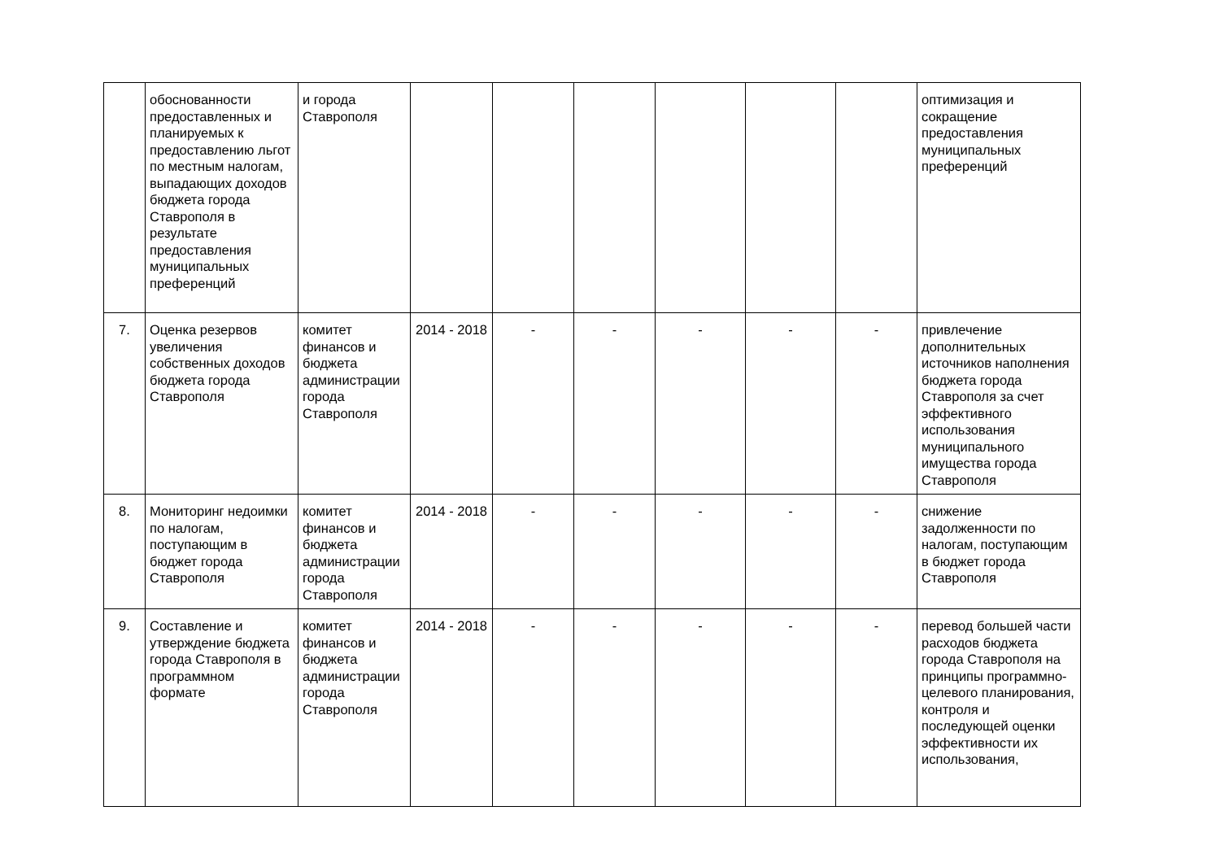| | обоснованности предоставленных и планируемых к предоставлению льгот по местным налогам, выпадающих доходов бюджета города Ставрополя в результате предоставления муниципальных преференций | и города Ставрополя | | | | | | | оптимизация и сокращение предоставления муниципальных преференций |
| 7. | Оценка резервов увеличения собственных доходов бюджета города Ставрополя | комитет финансов и бюджета администрации города Ставрополя | 2014 - 2018 | - | - | - | - | - | привлечение дополнительных источников наполнения бюджета города Ставрополя за счет эффективного использования муниципального имущества города Ставрополя |
| 8. | Мониторинг недоимки по налогам, поступающим в бюджет города Ставрополя | комитет финансов и бюджета администрации города Ставрополя | 2014 - 2018 | - | - | - | - | - | снижение задолженности по налогам, поступающим в бюджет города Ставрополя |
| 9. | Составление и утверждение бюджета города Ставрополя в программном формате | комитет финансов и бюджета администрации города Ставрополя | 2014 - 2018 | - | - | - | - | - | перевод большей части расходов бюджета города Ставрополя на принципы программно-целевого планирования, контроля и последующей оценки эффективности их использования, |